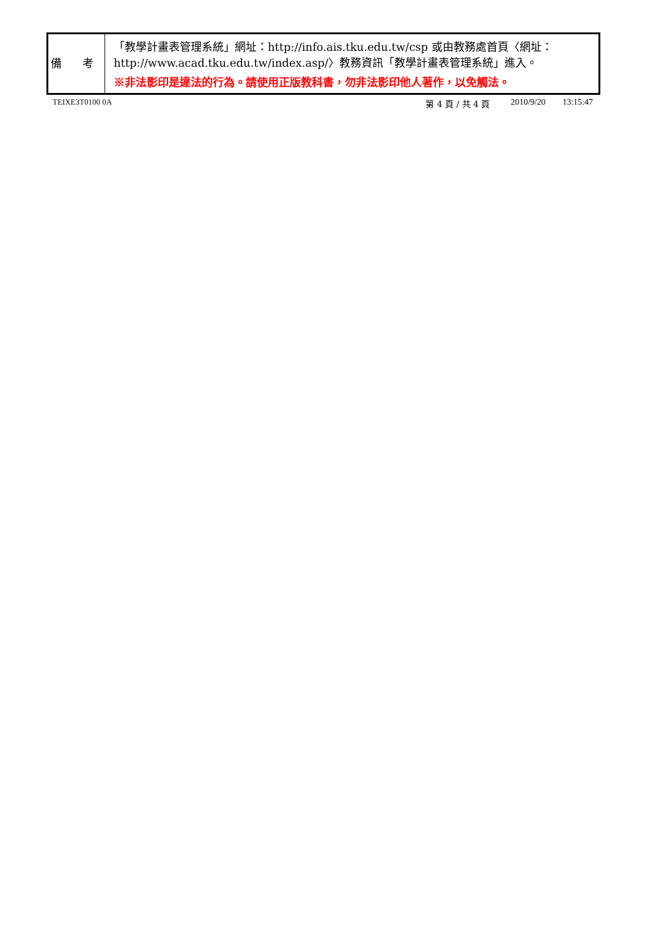| 備 考 | 「教學計畫表管理系統」網址： http://info.ais.tku.edu.tw/csp 或由教務處首頁〈網址： http://www.acad.tku.edu.tw/index.asp/ 〉教務資訊「教學計畫表管理系統」進入。 ※非法影印是違法的行為。請使用正版教科書，勿非法影印他人著作，以免觸法。 |
TEIXE3T0100 0A 第 4 頁 / 共 4 頁 2010/9/20 13:15:47